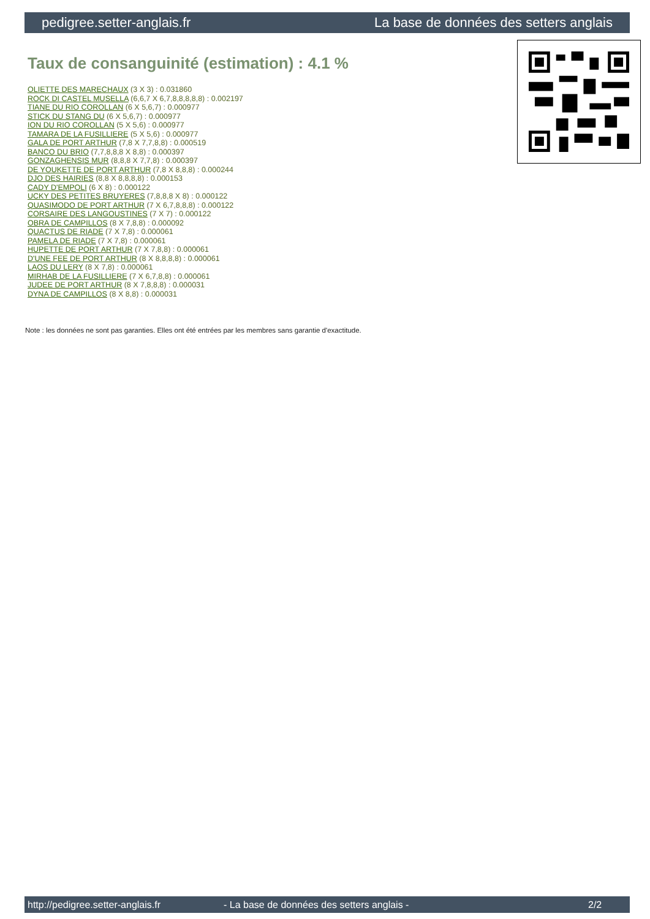pedigree.setter-anglais.fr La base de données des setters anglais
Taux de consanguinité (estimation) : 4.1 %
OLIETTE DES MARECHAUX (3 X 3) : 0.031860
ROCK DI CASTEL MUSELLA (6,6,7 X 6,7,8,8,8,8,8) : 0.002197
TIANE DU RIO COROLLAN (6 X 5,6,7) : 0.000977
STICK DU STANG DU (6 X 5,6,7) : 0.000977
ION DU RIO COROLLAN (5 X 5,6) : 0.000977
TAMARA DE LA FUSILLIERE (5 X 5,6) : 0.000977
GALA DE PORT ARTHUR (7,8 X 7,7,8,8) : 0.000519
BANCO DU BRIO (7,7,8,8,8 X 8,8) : 0.000397
GONZAGHENSIS MUR (8,8,8 X 7,7,8) : 0.000397
DE YOUKETTE DE PORT ARTHUR (7,8 X 8,8,8) : 0.000244
DJO DES HAIRIES (8,8 X 8,8,8,8) : 0.000153
CADY D'EMPOLI (6 X 8) : 0.000122
UCKY DES PETITES BRUYERES (7,8,8,8 X 8) : 0.000122
QUASIMODO DE PORT ARTHUR (7 X 6,7,8,8,8) : 0.000122
CORSAIRE DES LANGOUSTINES (7 X 7) : 0.000122
OBRA DE CAMPILLOS (8 X 7,8,8) : 0.000092
QUACTUS DE RIADE (7 X 7,8) : 0.000061
PAMELA DE RIADE (7 X 7,8) : 0.000061
HUPETTE DE PORT ARTHUR (7 X 7,8,8) : 0.000061
D'UNE FEE DE PORT ARTHUR (8 X 8,8,8,8) : 0.000061
LAOS DU LERY (8 X 7,8) : 0.000061
MIRHAB DE LA FUSILLIERE (7 X 6,7,8,8) : 0.000061
JUDEE DE PORT ARTHUR (8 X 7,8,8,8) : 0.000031
DYNA DE CAMPILLOS (8 X 8,8) : 0.000031
Note : les données ne sont pas garanties. Elles ont été entrées par les membres sans garantie d'exactitude.
http://pedigree.setter-anglais.fr - La base de données des setters anglais - 2/2